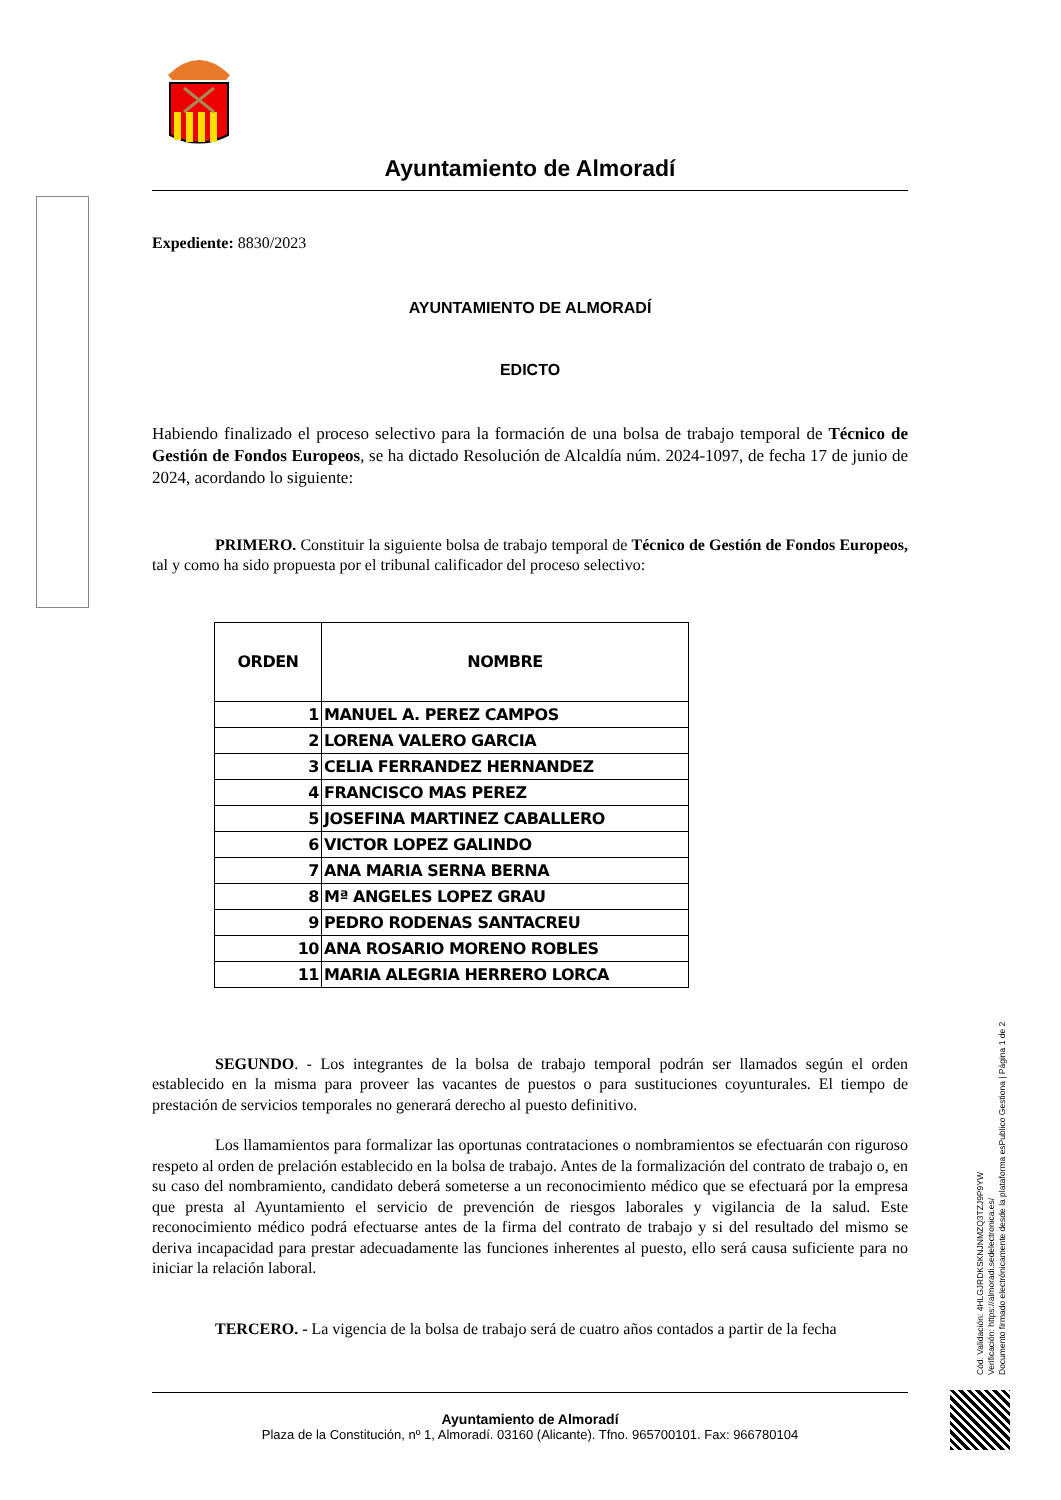Ayuntamiento de Almoradí
Expediente: 8830/2023
AYUNTAMIENTO DE ALMORADÍ
EDICTO
Habiendo finalizado el proceso selectivo para la formación de una bolsa de trabajo temporal de Técnico de Gestión de Fondos Europeos, se ha dictado Resolución de Alcaldía núm. 2024-1097, de fecha 17 de junio de 2024, acordando lo siguiente:
PRIMERO. Constituir la siguiente bolsa de trabajo temporal de Técnico de Gestión de Fondos Europeos, tal y como ha sido propuesta por el tribunal calificador del proceso selectivo:
| ORDEN | NOMBRE |
| --- | --- |
| 1 | MANUEL A. PEREZ CAMPOS |
| 2 | LORENA VALERO GARCIA |
| 3 | CELIA FERRANDEZ HERNANDEZ |
| 4 | FRANCISCO MAS PEREZ |
| 5 | JOSEFINA MARTINEZ CABALLERO |
| 6 | VICTOR LOPEZ GALINDO |
| 7 | ANA MARIA SERNA BERNA |
| 8 | Mª ANGELES LOPEZ GRAU |
| 9 | PEDRO RODENAS SANTACREU |
| 10 | ANA ROSARIO MORENO ROBLES |
| 11 | MARIA ALEGRIA HERRERO LORCA |
SEGUNDO. - Los integrantes de la bolsa de trabajo temporal podrán ser llamados según el orden establecido en la misma para proveer las vacantes de puestos o para sustituciones coyunturales. El tiempo de prestación de servicios temporales no generará derecho al puesto definitivo.
Los llamamientos para formalizar las oportunas contrataciones o nombramientos se efectuarán con riguroso respeto al orden de prelación establecido en la bolsa de trabajo. Antes de la formalización del contrato de trabajo o, en su caso del nombramiento, candidato deberá someterse a un reconocimiento médico que se efectuará por la empresa que presta al Ayuntamiento el servicio de prevención de riesgos laborales y vigilancia de la salud. Este reconocimiento médico podrá efectuarse antes de la firma del contrato de trabajo y si del resultado del mismo se deriva incapacidad para prestar adecuadamente las funciones inherentes al puesto, ello será causa suficiente para no iniciar la relación laboral.
TERCERO. - La vigencia de la bolsa de trabajo será de cuatro años contados a partir de la fecha
Ayuntamiento de Almoradí
Plaza de la Constitución, nº 1, Almoradí. 03160 (Alicante). Tfno. 965700101. Fax: 966780104
Cód. Validación: 4HLGJRDKSKNJNMZQ3TZJ9P9YW
Verificación: https://almoradi.sedelectronica.es/
Documento firmado electrónicamente desde la plataforma esPublico Gestiona | Página 1 de 2